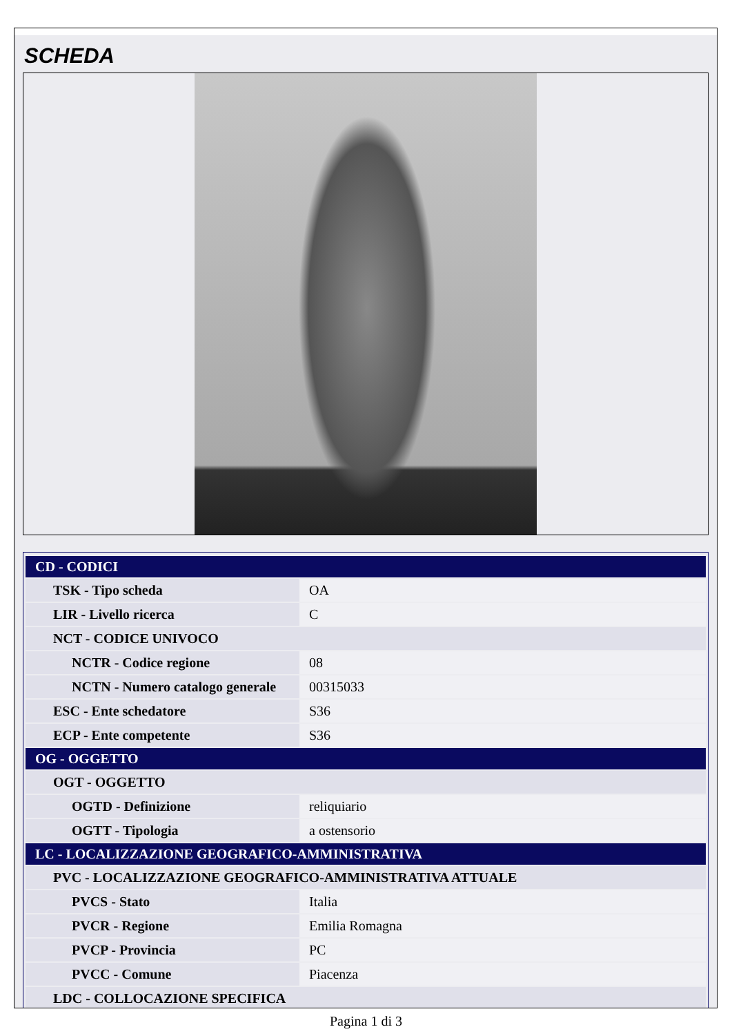SCHEDA
| CD - CODICI | |
| --- | --- |
| TSK - Tipo scheda | OA |
| LIR - Livello ricerca | C |
| NCT - CODICE UNIVOCO | |
| NCTR - Codice regione | 08 |
| NCTN - Numero catalogo generale | 00315033 |
| ESC - Ente schedatore | S36 |
| ECP - Ente competente | S36 |
| OG - OGGETTO | |
| OGT - OGGETTO | |
| OGTD - Definizione | reliquiario |
| OGTT - Tipologia | a ostensorio |
| LC - LOCALIZZAZIONE GEOGRAFICO-AMMINISTRATIVA | |
| PVC - LOCALIZZAZIONE GEOGRAFICO-AMMINISTRATIVA ATTUALE | |
| PVCS - Stato | Italia |
| PVCR - Regione | Emilia Romagna |
| PVCP - Provincia | PC |
| PVCC - Comune | Piacenza |
| LDC - COLLOCAZIONE SPECIFICA | |
Pagina 1 di 3